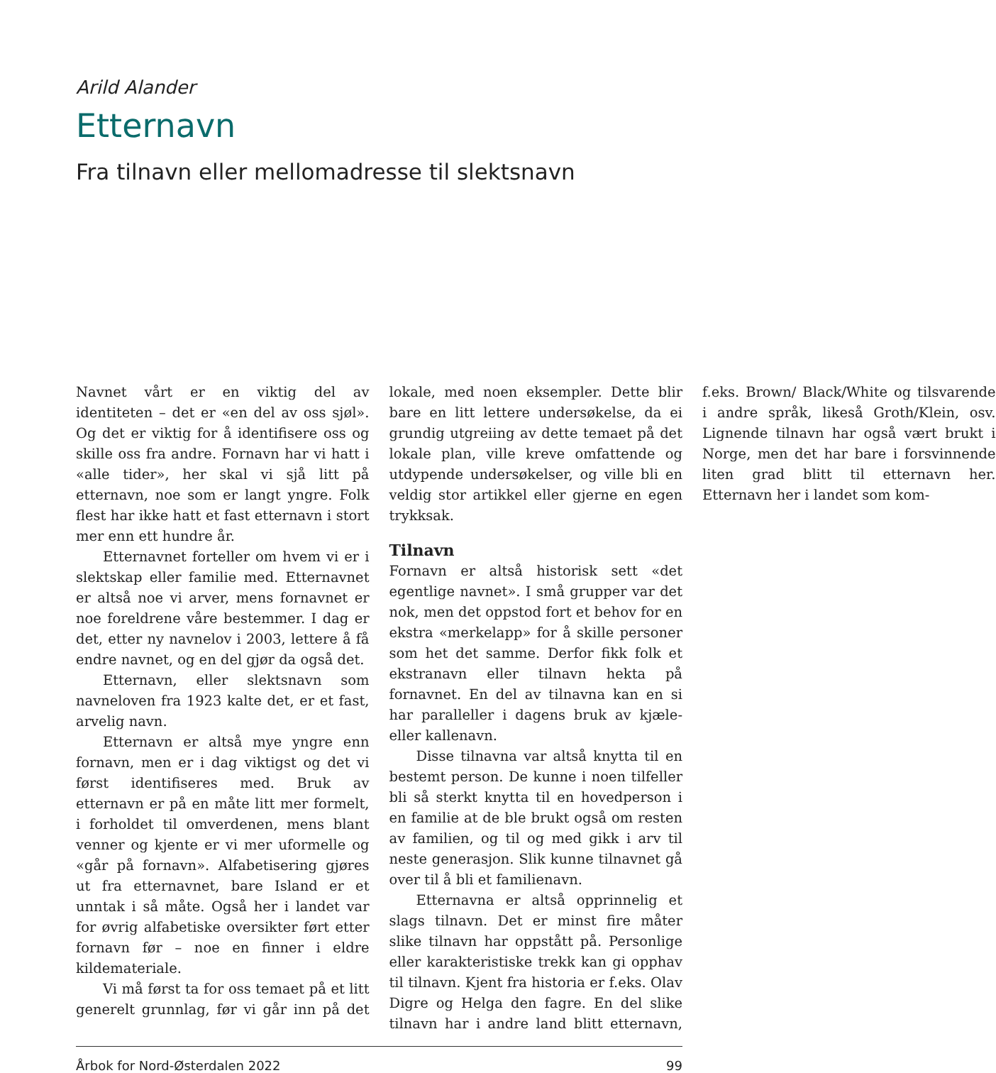Arild Alander
Etternavn
Fra tilnavn eller mellomadresse til slektsnavn
Navnet vårt er en viktig del av identiteten – det er «en del av oss sjøl». Og det er viktig for å identifisere oss og skille oss fra andre. Fornavn har vi hatt i «alle tider», her skal vi sjå litt på etternavn, noe som er langt yngre. Folk flest har ikke hatt et fast etternavn i stort mer enn ett hundre år.
Etternavnet forteller om hvem vi er i slektskap eller familie med. Etternavnet er altså noe vi arver, mens fornavnet er noe foreldrene våre bestemmer. I dag er det, etter ny navnelov i 2003, lettere å få endre navnet, og en del gjør da også det.
Etternavn, eller slektsnavn som navneloven fra 1923 kalte det, er et fast, arvelig navn.
Etternavn er altså mye yngre enn fornavn, men er i dag viktigst og det vi først identifiseres med. Bruk av etternavn er på en måte litt mer formelt, i forholdet til omverdenen, mens blant venner og kjente er vi mer uformelle og «går på fornavn». Alfabetisering gjøres ut fra etternavnet, bare Island er et unntak i så måte. Også her i landet var for øvrig alfabetiske oversikter ført etter fornavn før – noe en finner i eldre kildemateriale.
Vi må først ta for oss temaet på et litt generelt grunnlag, før vi går inn på det lokale, med noen eksempler. Dette blir bare en litt lettere undersøkelse, da ei grundig utgreiing av dette temaet på det lokale plan, ville kreve omfattende og utdypende undersøkelser, og ville bli en veldig stor artikkel eller gjerne en egen trykksak.
Tilnavn
Fornavn er altså historisk sett «det egentlige navnet». I små grupper var det nok, men det oppstod fort et behov for en ekstra «merkelapp» for å skille personer som het det samme. Derfor fikk folk et ekstranavn eller tilnavn hekta på fornavnet. En del av tilnavna kan en si har paralleller i dagens bruk av kjæle- eller kallenavn.
Disse tilnavna var altså knytta til en bestemt person. De kunne i noen tilfeller bli så sterkt knytta til en hovedperson i en familie at de ble brukt også om resten av familien, og til og med gikk i arv til neste generasjon. Slik kunne tilnavnet gå over til å bli et familienavn.
Etternavna er altså opprinnelig et slags tilnavn. Det er minst fire måter slike tilnavn har oppstått på. Personlige eller karakteristiske trekk kan gi opphav til tilnavn. Kjent fra historia er f.eks. Olav Digre og Helga den fagre. En del slike tilnavn har i andre land blitt etternavn, f.eks. Brown/ Black/White og tilsvarende i andre språk, likeså Groth/Klein, osv. Lignende tilnavn har også vært brukt i Norge, men det har bare i forsvinnende liten grad blitt til etternavn her. Etternavn her i landet som kom-
Årbok for Nord-Østerdalen 2022 99